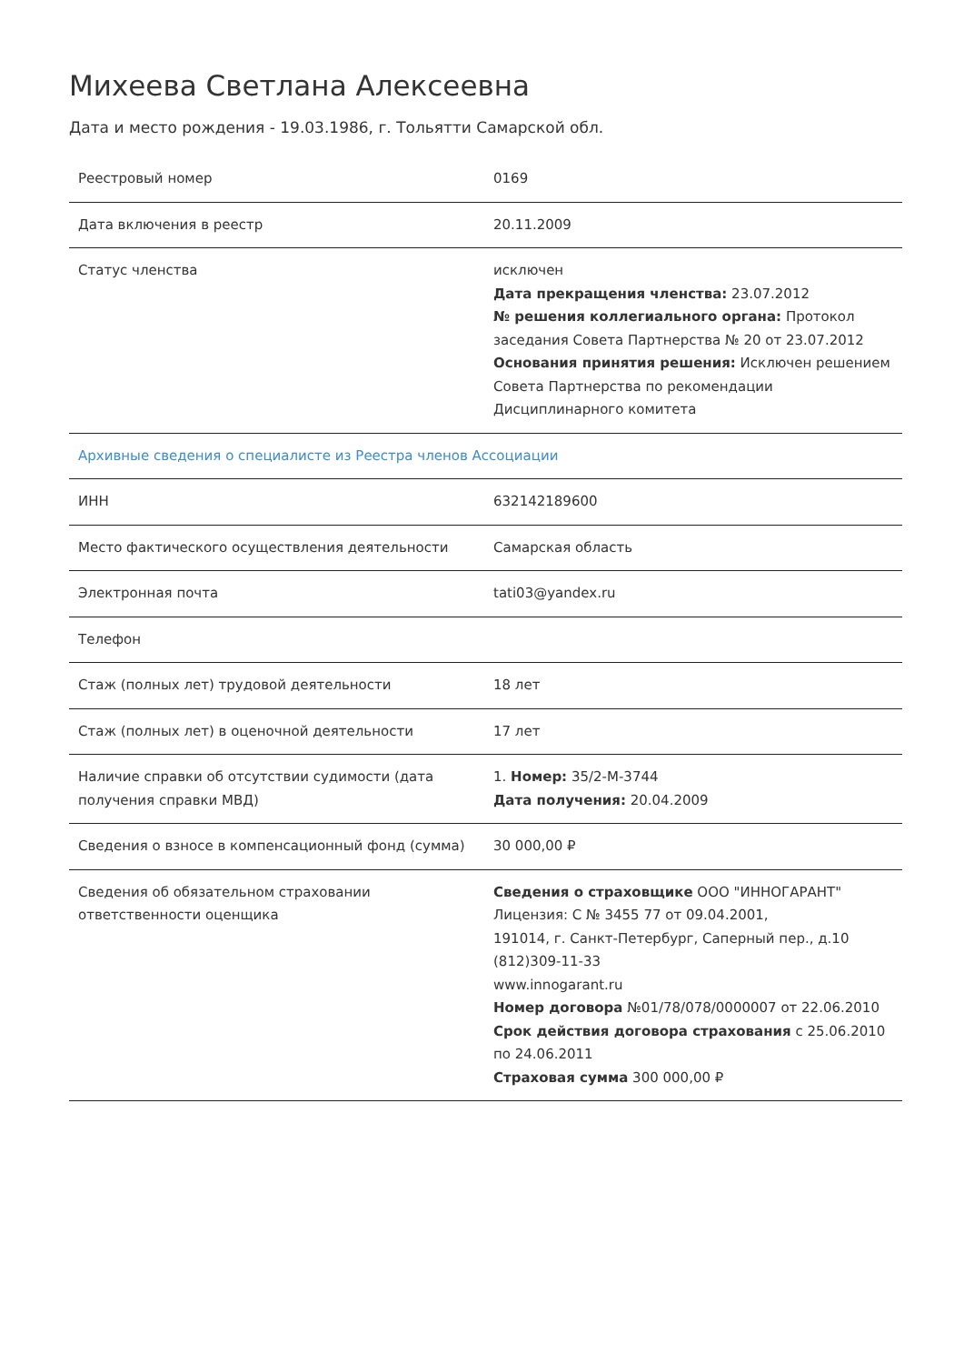Михеева Светлана Алексеевна
Дата и место рождения - 19.03.1986, г. Тольятти Самарской обл.
| Реестровый номер | 0169 |
| Дата включения в реестр | 20.11.2009 |
| Статус членства | исключен Дата прекращения членства: 23.07.2012 № решения коллегиального органа: Протокол заседания Совета Партнерства № 20 от 23.07.2012 Основания принятия решения: Исключен решением Совета Партнерства по рекомендации Дисциплинарного комитета |
| Архивные сведения о специалисте из Реестра членов Ассоциации | |
| ИНН | 632142189600 |
| Место фактического осуществления деятельности | Самарская область |
| Электронная почта | tati03@yandex.ru |
| Телефон | |
| Стаж (полных лет) трудовой деятельности | 18 лет |
| Стаж (полных лет) в оценочной деятельности | 17 лет |
| Наличие справки об отсутствии судимости (дата получения справки МВД) | 1. Номер: 35/2-М-3744 Дата получения: 20.04.2009 |
| Сведения о взносе в компенсационный фонд (сумма) | 30 000,00 ₽ |
| Сведения об обязательном страховании ответственности оценщика | Сведения о страховщике ООО "ИННОГАРАНТ" Лицензия: С № 3455 77 от 09.04.2001, 191014, г. Санкт-Петербург, Саперный пер., д.10 (812)309-11-33 www.innogarant.ru Номер договора №01/78/078/0000007 от 22.06.2010 Срок действия договора страхования с 25.06.2010 по 24.06.2011 Страховая сумма 300 000,00 ₽ |